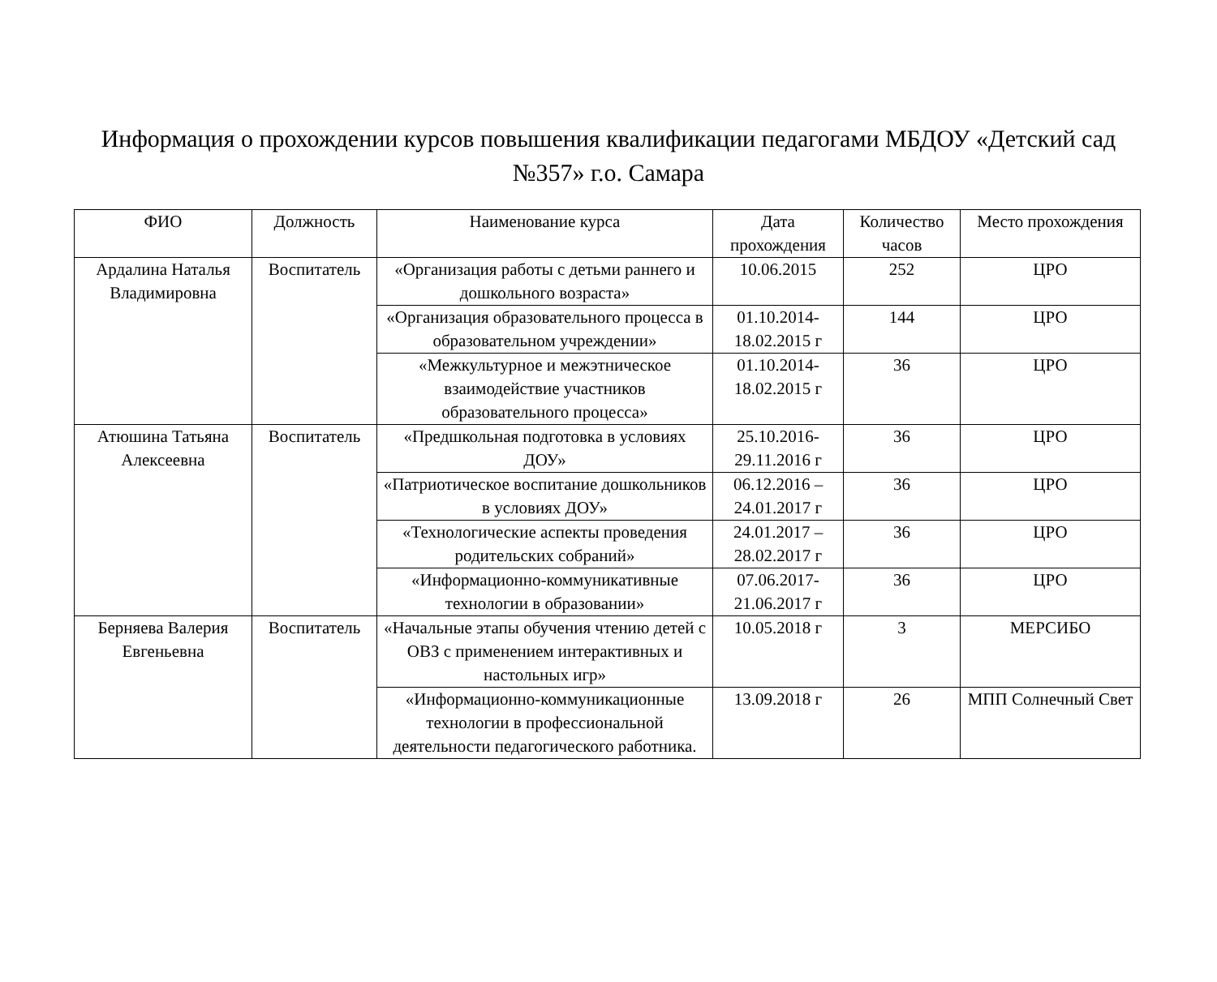Информация о прохождении курсов повышения квалификации педагогами МБДОУ «Детский сад №357» г.о. Самара
| ФИО | Должность | Наименование курса | Дата прохождения | Количество часов | Место прохождения |
| --- | --- | --- | --- | --- | --- |
| Ардалина Наталья Владимировна | Воспитатель | «Организация работы с детьми раннего и дошкольного возраста» | 10.06.2015 | 252 | ЦРО |
| | | «Организация образовательного процесса в образовательном учреждении» | 01.10.2014-18.02.2015 г | 144 | ЦРО |
| | | «Межкультурное и межэтническое взаимодействие участников образовательного процесса» | 01.10.2014-18.02.2015 г | 36 | ЦРО |
| Атюшина Татьяна Алексеевна | Воспитатель | «Предшкольная подготовка в условиях ДОУ» | 25.10.2016-29.11.2016 г | 36 | ЦРО |
| | | «Патриотическое воспитание дошкольников в условиях ДОУ» | 06.12.2016 – 24.01.2017 г | 36 | ЦРО |
| | | «Технологические аспекты проведения родительских собраний» | 24.01.2017 – 28.02.2017 г | 36 | ЦРО |
| | | «Информационно-коммуникативные технологии в образовании» | 07.06.2017-21.06.2017 г | 36 | ЦРО |
| Берняева Валерия Евгеньевна | Воспитатель | «Начальные этапы обучения чтению детей с ОВЗ с применением интерактивных и настольных игр» | 10.05.2018 г | 3 | МЕРСИБО |
| | | «Информационно-коммуникационные технологии в профессиональной деятельности педагогического работника. | 13.09.2018 г | 26 | МПП Солнечный Свет |